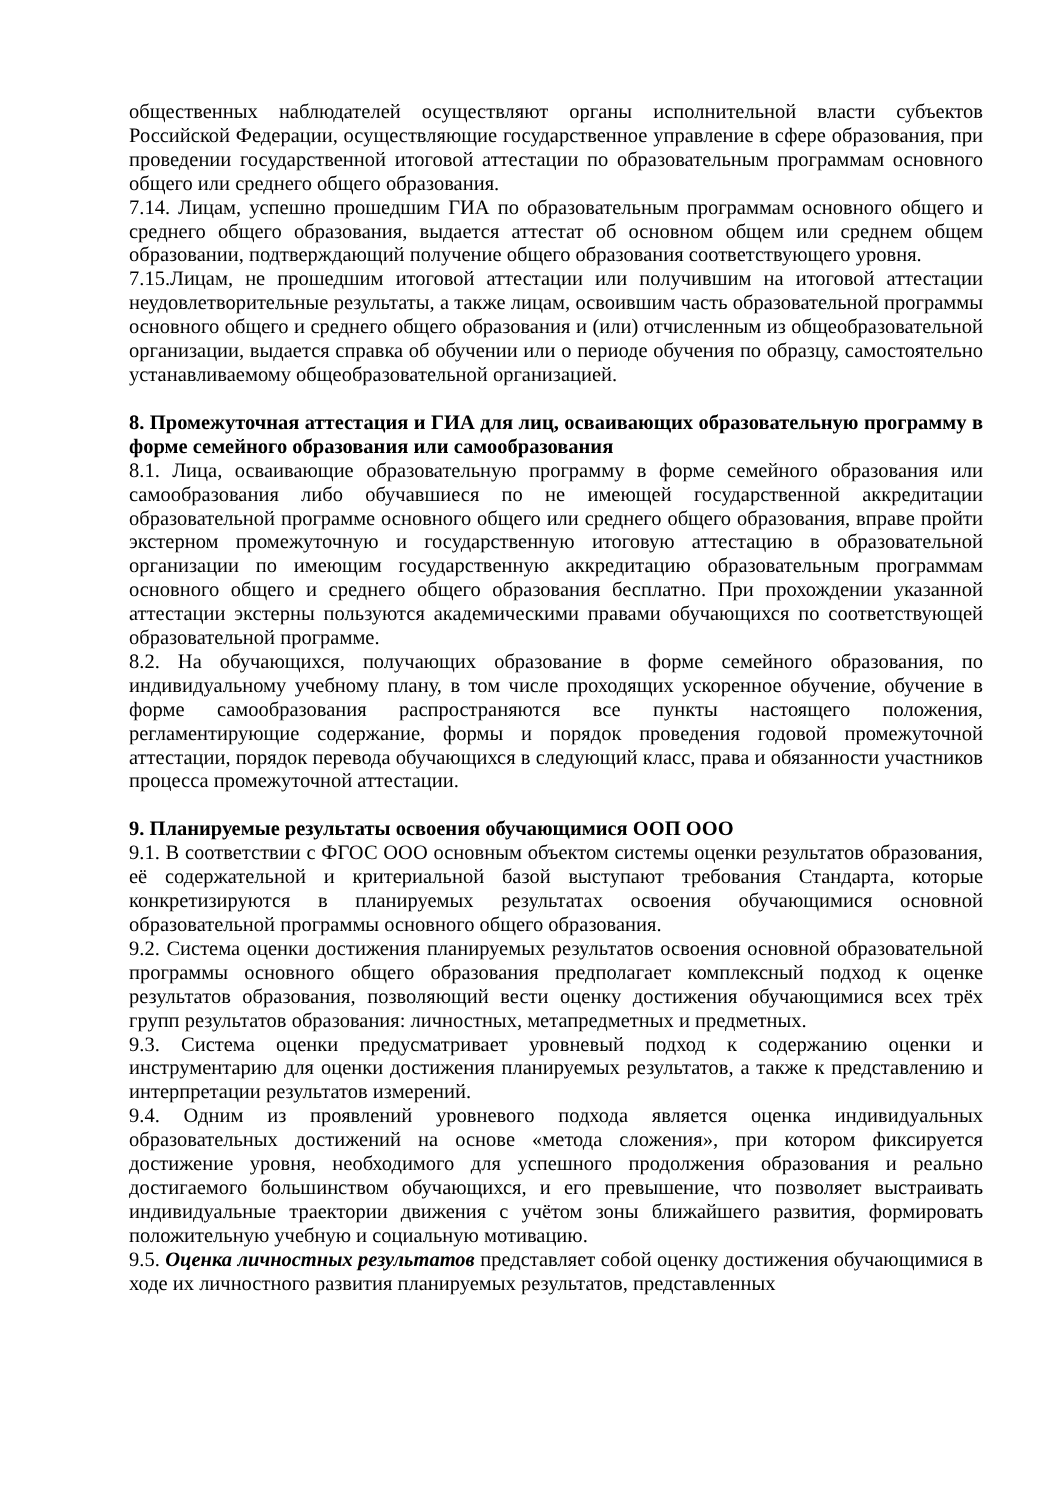общественных наблюдателей осуществляют органы исполнительной власти субъектов Российской Федерации, осуществляющие государственное управление в сфере образования, при проведении государственной итоговой аттестации по образовательным программам основного общего или среднего общего образования.
7.14. Лицам, успешно прошедшим ГИА по образовательным программам основного общего и среднего общего образования, выдается аттестат об основном общем или среднем общем образовании, подтверждающий получение общего образования соответствующего уровня.
7.15.Лицам, не прошедшим итоговой аттестации или получившим на итоговой аттестации неудовлетворительные результаты, а также лицам, освоившим часть образовательной программы основного общего и среднего общего образования и (или) отчисленным из общеобразовательной организации, выдается справка об обучении или о периоде обучения по образцу, самостоятельно устанавливаемому общеобразовательной организацией.
8. Промежуточная аттестация и ГИА для лиц, осваивающих образовательную программу в форме семейного образования или самообразования
8.1. Лица, осваивающие образовательную программу в форме семейного образования или самообразования либо обучавшиеся по не имеющей государственной аккредитации образовательной программе основного общего или среднего общего образования, вправе пройти экстерном промежуточную и государственную итоговую аттестацию в образовательной организации по имеющим государственную аккредитацию образовательным программам основного общего и среднего общего образования бесплатно. При прохождении указанной аттестации экстерны пользуются академическими правами обучающихся по соответствующей образовательной программе.
8.2. На обучающихся, получающих образование в форме семейного образования, по индивидуальному учебному плану, в том числе проходящих ускоренное обучение, обучение в форме самообразования распространяются все пункты настоящего положения, регламентирующие содержание, формы и порядок проведения годовой промежуточной аттестации, порядок перевода обучающихся в следующий класс, права и обязанности участников процесса промежуточной аттестации.
9. Планируемые результаты освоения обучающимися ООП ООО
9.1. В соответствии с ФГОС ООО основным объектом системы оценки результатов образования, её содержательной и критериальной базой выступают требования Стандарта, которые конкретизируются в планируемых результатах освоения обучающимися основной образовательной программы основного общего образования.
9.2. Система оценки достижения планируемых результатов освоения основной образовательной программы основного общего образования предполагает комплексный подход к оценке результатов образования, позволяющий вести оценку достижения обучающимися всех трёх групп результатов образования: личностных, метапредметных и предметных.
9.3. Система оценки предусматривает уровневый подход к содержанию оценки и инструментарию для оценки достижения планируемых результатов, а также к представлению и интерпретации результатов измерений.
9.4. Одним из проявлений уровневого подхода является оценка индивидуальных образовательных достижений на основе «метода сложения», при котором фиксируется достижение уровня, необходимого для успешного продолжения образования и реально достигаемого большинством обучающихся, и его превышение, что позволяет выстраивать индивидуальные траектории движения с учётом зоны ближайшего развития, формировать положительную учебную и социальную мотивацию.
9.5. Оценка личностных результатов представляет собой оценку достижения обучающимися в ходе их личностного развития планируемых результатов, представленных